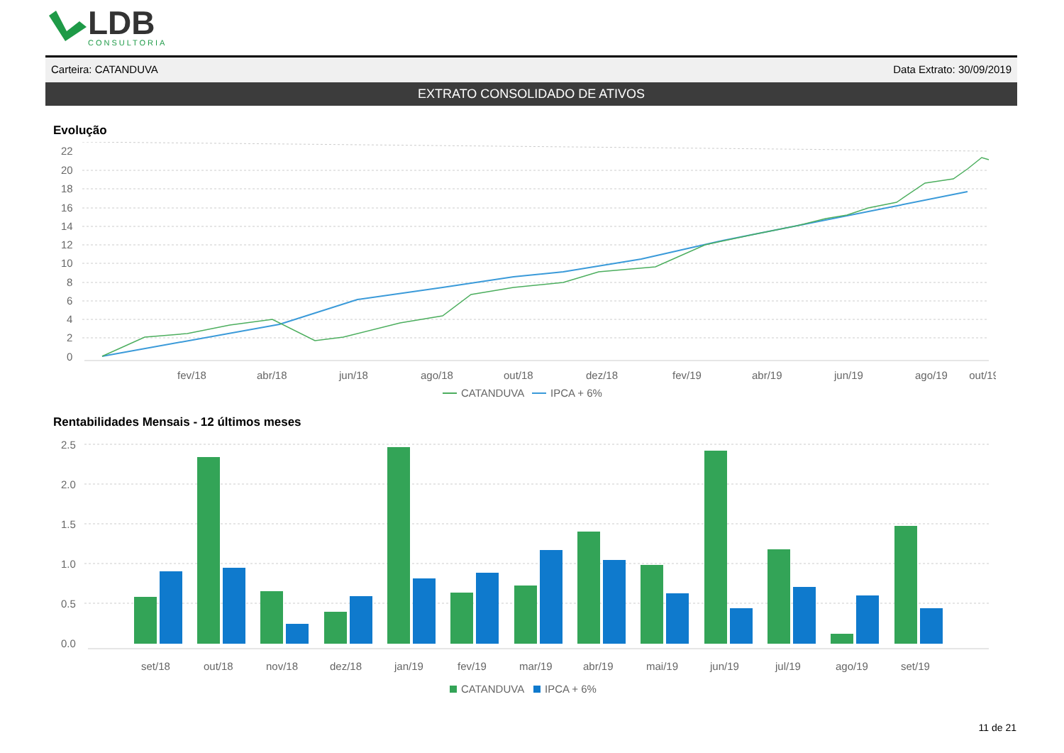LDB
CONSULTORIA
Carteira: CATANDUVA Data Extrato: 30/09/2019
EXTRATO CONSOLIDADO DE ATIVOS
Evolução
22
20
18
16
14
12
10
8
6
4
2
0
fev/18
abr/18
jun/18
ago/18
out/18
dez/18
fev/19
abr/19
jun/19
ago/19
out/19
CATANDUVA
IPCA + 6%
Rentabilidades Mensais - 12 últimos meses
2.5
2.0
1.5
1.0
0.5
0.0
set/18
out/18
nov/18
dez/18
jan/19
fev/19
mar/19
abr/19
mai/19
jun/19
jul/19
ago/19
set/19
CATANDUVA
IPCA + 6%
11 de 21